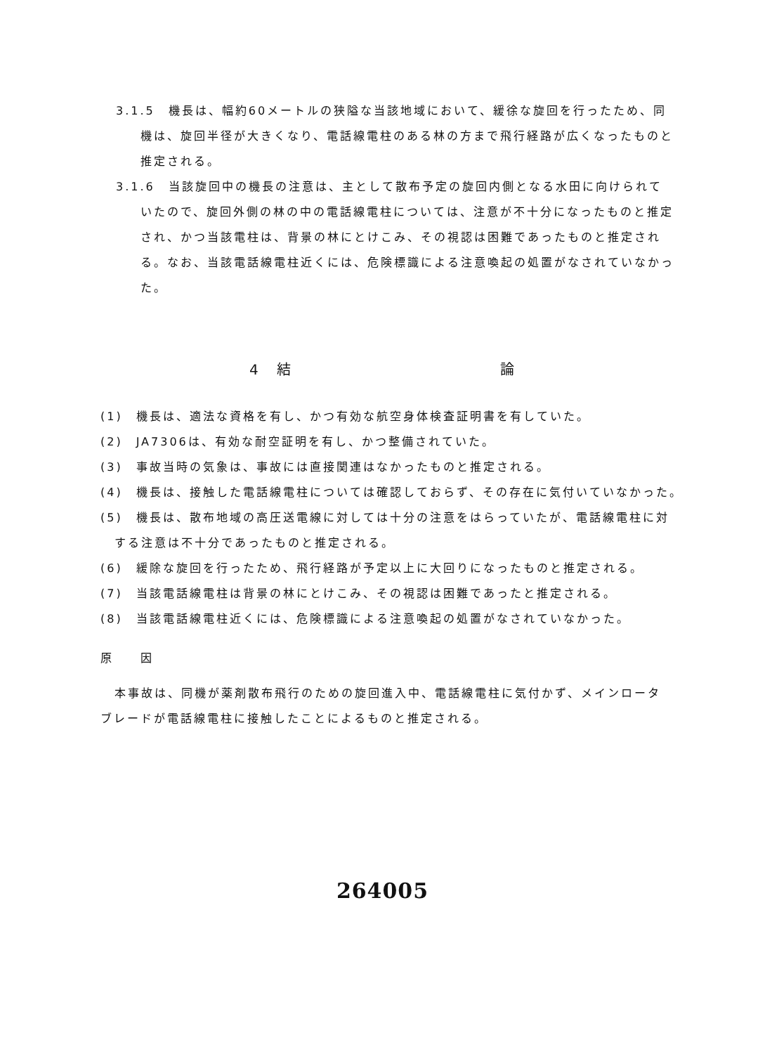3.1.5　機長は、幅約60メートルの狭隘な当該地域において、緩徐な旋回を行ったため、同機は、旋回半径が大きくなり、電話線電柱のある林の方まで飛行経路が広くなったものと推定される。
3.1.6　当該旋回中の機長の注意は、主として散布予定の旋回内側となる水田に向けられていたので、旋回外側の林の中の電話線電柱については、注意が不十分になったものと推定され、かつ当該電柱は、背景の林にとけこみ、その視認は困難であったものと推定される。なお、当該電話線電柱近くには、危険標識による注意喚起の処置がなされていなかった。
4　結 論
(1)　機長は、適法な資格を有し、かつ有効な航空身体検査証明書を有していた。
(2)　JA7306は、有効な耐空証明を有し、かつ整備されていた。
(3)　事故当時の気象は、事故には直接関連はなかったものと推定される。
(4)　機長は、接触した電話線電柱については確認しておらず、その存在に気付いていなかった。
(5)　機長は、散布地域の高圧送電線に対しては十分の注意をはらっていたが、電話線電柱に対する注意は不十分であったものと推定される。
(6)　緩除な旋回を行ったため、飛行経路が予定以上に大回りになったものと推定される。
(7)　当該電話線電柱は背景の林にとけこみ、その視認は困難であったと推定される。
(8)　当該電話線電柱近くには、危険標識による注意喚起の処置がなされていなかった。
原　　因
本事故は、同機が薬剤散布飛行のための旋回進入中、電話線電柱に気付かず、メインロータブレードが電話線電柱に接触したことによるものと推定される。
264005